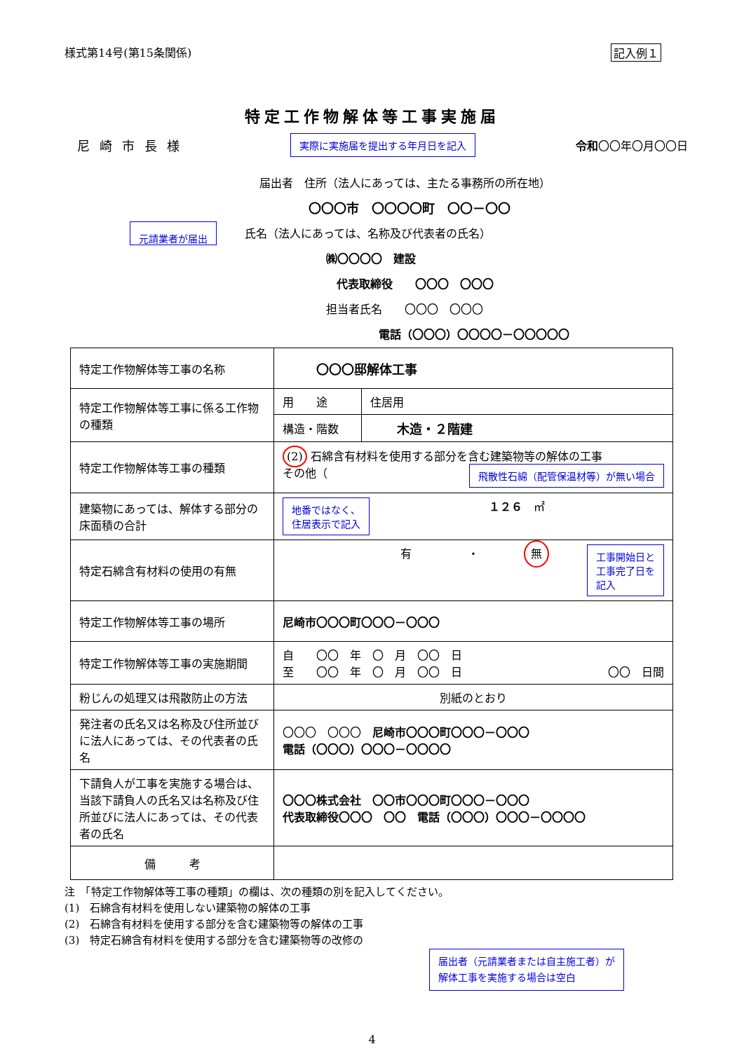様式第14号(第15条関係) 記入例１
特定工作物解体等工事実施届
尼崎市長様 実際に実施届を提出する年月日を記入 令和〇〇年〇月〇〇日
届出者　住所（法人にあっては、主たる事務所の所在地）
〇〇〇市　〇〇〇〇町　〇〇－〇〇
元請業者が届出 氏名（法人にあっては、名称及び代表者の氏名）
㈱〇〇〇〇　建設
代表取締役　　〇〇〇　〇〇〇
担当者氏名　　〇〇〇　〇〇〇
電話（〇〇〇）〇〇〇〇－〇〇〇〇〇
| 特定工作物解体等工事の名称 | 〇〇〇邸解体工事 | |
| 特定工作物解体等工事に係る工作物の種類 | 用 途 | 住居用 |
| | 構造・階数 | 木造・２階建 |
| 特定工作物解体等工事の種類 | (2) 石綿含有材料を使用する部分を含む建築物等の解体の工事 その他（ 飛散性石綿（配管保温材等）が無い場合 | |
| 建築物にあっては、解体する部分の床面積の合計 | 地番ではなく、 住居表示で記入 １２６ ㎡ | |
| 特定石綿含有材料の使用の有無 | 有 ・ 無 工事開始日と 工事完了日を 記入 | |
| 特定工作物解体等工事の場所 | 尼崎市〇〇〇町〇〇〇－〇〇〇 | |
| 特定工作物解体等工事の実施期間 | 自 〇〇 年 〇 月 〇〇 日 至 〇〇 年 〇 月 〇〇 日 〇〇 日間 | |
| 粉じんの処理又は飛散防止の方法 | 別紙のとおり | |
| 発注者の氏名又は名称及び住所並びに法人にあっては、その代表者の氏名 | 〇〇〇 〇〇〇 尼崎市〇〇〇町〇〇〇－〇〇〇 電話（〇〇〇）〇〇〇－〇〇〇〇 | |
| 下請負人が工事を実施する場合は、当該下請負人の氏名又は名称及び住所並びに法人にあっては、その代表者の氏名 | 〇〇〇株式会社 〇〇市〇〇〇町〇〇〇－〇〇〇 代表取締役〇〇〇 〇〇 電話（〇〇〇）〇〇〇－〇〇〇〇 | |
| 備 考 | | |
注　「特定工作物解体等工事の種類」の欄は、次の種類の別を記入してください。
(1)　石綿含有材料を使用しない建築物の解体の工事
(2)　石綿含有材料を使用する部分を含む建築物等の解体の工事
(3)　特定石綿含有材料を使用する部分を含む建築物等の改修の
届出者（元請業者または自主施工者）が
解体工事を実施する場合は空白
4